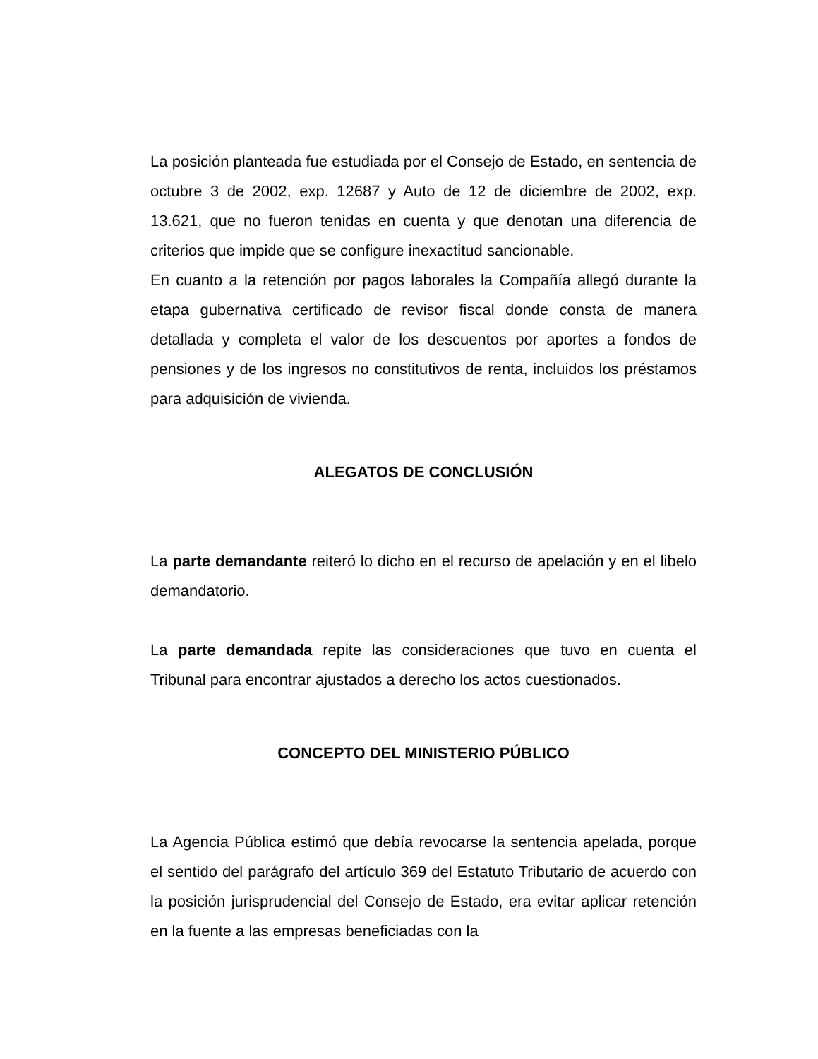La posición planteada fue estudiada por el Consejo de Estado, en sentencia de octubre 3 de 2002, exp. 12687 y Auto de 12 de diciembre de 2002, exp. 13.621, que no fueron tenidas en cuenta y que denotan una diferencia de criterios que impide que se configure inexactitud sancionable.
En cuanto a la retención por pagos laborales la Compañía allegó durante la etapa gubernativa certificado de revisor fiscal donde consta de manera detallada y completa el valor de los descuentos por aportes a fondos de pensiones y de los ingresos no constitutivos de renta, incluidos los préstamos para adquisición de vivienda.
ALEGATOS DE CONCLUSIÓN
La parte demandante reiteró lo dicho en el recurso de apelación y en el libelo demandatorio.
La parte demandada repite las consideraciones que tuvo en cuenta el Tribunal para encontrar ajustados a derecho los actos cuestionados.
CONCEPTO DEL MINISTERIO PÚBLICO
La Agencia Pública estimó que debía revocarse la sentencia apelada, porque el sentido del parágrafo del artículo 369 del Estatuto Tributario de acuerdo con la posición jurisprudencial del Consejo de Estado, era evitar aplicar retención en la fuente a las empresas beneficiadas con la